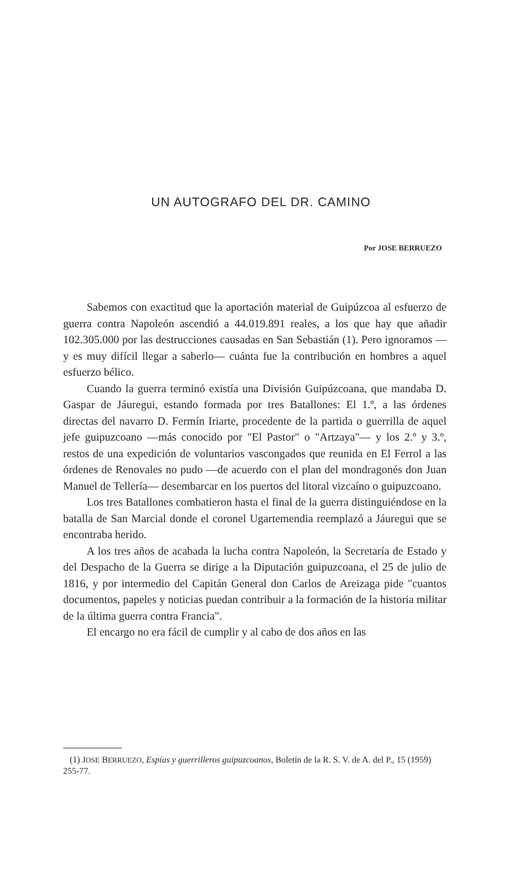UN AUTOGRAFO DEL DR. CAMINO
Por JOSE BERRUEZO
Sabemos con exactitud que la aportación material de Guipúzcoa al esfuerzo de guerra contra Napoleón ascendió a 44.019.891 reales, a los que hay que añadir 102.305.000 por las destrucciones causadas en San Sebastián (1). Pero ignoramos —y es muy difícil llegar a saberlo— cuánta fue la contribución en hombres a aquel esfuerzo bélico.
Cuando la guerra terminó existía una División Guipúzcoana, que mandaba D. Gaspar de Jáuregui, estando formada por tres Batallones: El 1.º, a las órdenes directas del navarro D. Fermín Iriarte, procedente de la partida o guerrilla de aquel jefe guipuzcoano —más conocido por "El Pastor" o "Artzaya"— y los 2.º y 3.º, restos de una expedición de voluntarios vascongados que reunida en El Ferrol a las órdenes de Renovales no pudo —de acuerdo con el plan del mondragonés don Juan Manuel de Tellería— desembarcar en los puertos del litoral vizcaíno o guipuzcoano.
Los tres Batallones combatieron hasta el final de la guerra distinguiéndose en la batalla de San Marcial donde el coronel Ugartemendia reemplazó a Jáuregui que se encontraba herido.
A los tres años de acabada la lucha contra Napoleón, la Secretaría de Estado y del Despacho de la Guerra se dirige a la Diputación guipuzcoana, el 25 de julio de 1816, y por intermedio del Capitán General don Carlos de Areizaga pide "cuantos documentos, papeles y noticias puedan contribuir a la formación de la historia militar de la última guerra contra Francia".
El encargo no era fácil de cumplir y al cabo de dos años en las
(1) JOSE BERRUEZO, Espías y guerrilleros guipuzcoanos, Boletín de la R. S. V. de A. del P., 15 (1959) 255-77.